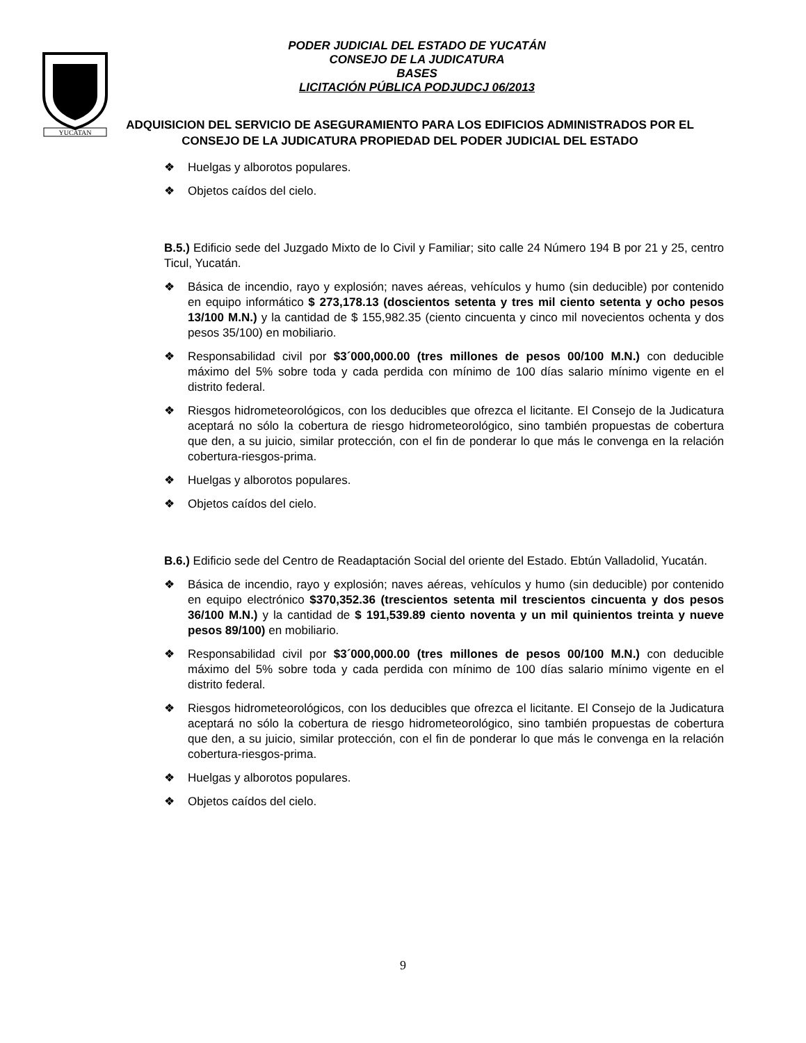YUCATAN
PODER JUDICIAL DEL ESTADO DE YUCATÁN
CONSEJO DE LA JUDICATURA
BASES
LICITACIÓN PÚBLICA PODJUDCJ 06/2013
ADQUISICION DEL SERVICIO DE ASEGURAMIENTO PARA LOS EDIFICIOS ADMINISTRADOS POR EL CONSEJO DE LA JUDICATURA PROPIEDAD DEL PODER JUDICIAL DEL ESTADO
❖ Huelgas y alborotos populares.
❖ Objetos caídos del cielo.
B.5.) Edificio sede del Juzgado Mixto de lo Civil y Familiar; sito calle 24 Número 194 B por 21 y 25, centro Ticul, Yucatán.
❖ Básica de incendio, rayo y explosión; naves aéreas, vehículos y humo (sin deducible) por contenido en equipo informático $ 273,178.13 (doscientos setenta y tres mil ciento setenta y ocho pesos 13/100 M.N.) y la cantidad de $ 155,982.35 (ciento cincuenta y cinco mil novecientos ochenta y dos pesos 35/100) en mobiliario.
❖ Responsabilidad civil por $3´000,000.00 (tres millones de pesos 00/100 M.N.) con deducible máximo del 5% sobre toda y cada perdida con mínimo de 100 días salario mínimo vigente en el distrito federal.
❖ Riesgos hidrometeorológicos, con los deducibles que ofrezca el licitante. El Consejo de la Judicatura aceptará no sólo la cobertura de riesgo hidrometeorológico, sino también propuestas de cobertura que den, a su juicio, similar protección, con el fin de ponderar lo que más le convenga en la relación cobertura-riesgos-prima.
❖ Huelgas y alborotos populares.
❖ Objetos caídos del cielo.
B.6.) Edificio sede del Centro de Readaptación Social del oriente del Estado. Ebtún Valladolid, Yucatán.
❖ Básica de incendio, rayo y explosión; naves aéreas, vehículos y humo (sin deducible) por contenido en equipo electrónico $370,352.36 (trescientos setenta mil trescientos cincuenta y dos pesos 36/100 M.N.) y la cantidad de $ 191,539.89 ciento noventa y un mil quinientos treinta y nueve pesos 89/100) en mobiliario.
❖ Responsabilidad civil por $3´000,000.00 (tres millones de pesos 00/100 M.N.) con deducible máximo del 5% sobre toda y cada perdida con mínimo de 100 días salario mínimo vigente en el distrito federal.
❖ Riesgos hidrometeorológicos, con los deducibles que ofrezca el licitante. El Consejo de la Judicatura aceptará no sólo la cobertura de riesgo hidrometeorológico, sino también propuestas de cobertura que den, a su juicio, similar protección, con el fin de ponderar lo que más le convenga en la relación cobertura-riesgos-prima.
❖ Huelgas y alborotos populares.
❖ Objetos caídos del cielo.
9